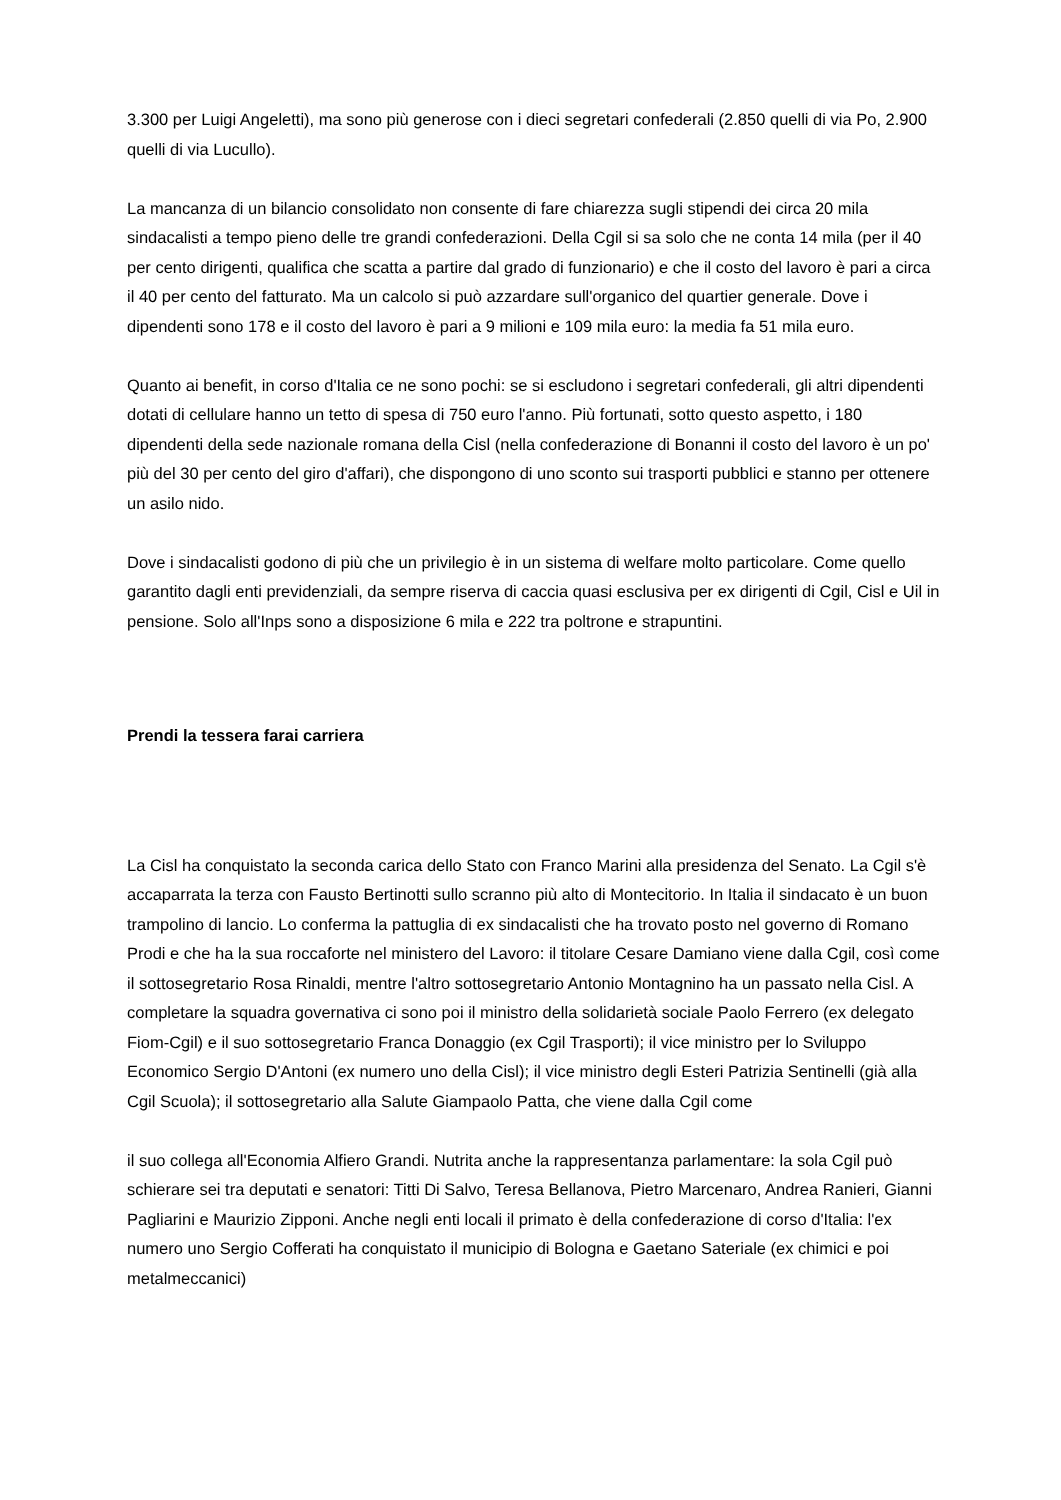3.300 per Luigi Angeletti), ma sono più generose con i dieci segretari confederali (2.850 quelli di via Po, 2.900 quelli di via Lucullo).
La mancanza di un bilancio consolidato non consente di fare chiarezza sugli stipendi dei circa 20 mila sindacalisti a tempo pieno delle tre grandi confederazioni. Della Cgil si sa solo che ne conta 14 mila (per il 40 per cento dirigenti, qualifica che scatta a partire dal grado di funzionario) e che il costo del lavoro è pari a circa il 40 per cento del fatturato. Ma un calcolo si può azzardare sull'organico del quartier generale. Dove i dipendenti sono 178 e il costo del lavoro è pari a 9 milioni e 109 mila euro: la media fa 51 mila euro.
Quanto ai benefit, in corso d'Italia ce ne sono pochi: se si escludono i segretari confederali, gli altri dipendenti dotati di cellulare hanno un tetto di spesa di 750 euro l'anno. Più fortunati, sotto questo aspetto, i 180 dipendenti della sede nazionale romana della Cisl (nella confederazione di Bonanni il costo del lavoro è un po' più del 30 per cento del giro d'affari), che dispongono di uno sconto sui trasporti pubblici e stanno per ottenere un asilo nido.
Dove i sindacalisti godono di più che un privilegio è in un sistema di welfare molto particolare. Come quello garantito dagli enti previdenziali, da sempre riserva di caccia quasi esclusiva per ex dirigenti di Cgil, Cisl e Uil in pensione. Solo all'Inps sono a disposizione 6 mila e 222 tra poltrone e strapuntini.
Prendi la tessera farai carriera
La Cisl ha conquistato la seconda carica dello Stato con Franco Marini alla presidenza del Senato. La Cgil s'è accaparrata la terza con Fausto Bertinotti sullo scranno più alto di Montecitorio. In Italia il sindacato è un buon trampolino di lancio. Lo conferma la pattuglia di ex sindacalisti che ha trovato posto nel governo di Romano Prodi e che ha la sua roccaforte nel ministero del Lavoro: il titolare Cesare Damiano viene dalla Cgil, così come il sottosegretario Rosa Rinaldi, mentre l'altro sottosegretario Antonio Montagnino ha un passato nella Cisl. A completare la squadra governativa ci sono poi il ministro della solidarietà sociale Paolo Ferrero (ex delegato Fiom-Cgil) e il suo sottosegretario Franca Donaggio (ex Cgil Trasporti); il vice ministro per lo Sviluppo Economico Sergio D'Antoni (ex numero uno della Cisl); il vice ministro degli Esteri Patrizia Sentinelli (già alla Cgil Scuola); il sottosegretario alla Salute Giampaolo Patta, che viene dalla Cgil come
il suo collega all'Economia Alfiero Grandi. Nutrita anche la rappresentanza parlamentare: la sola Cgil può schierare sei tra deputati e senatori: Titti Di Salvo, Teresa Bellanova, Pietro Marcenaro, Andrea Ranieri, Gianni Pagliarini e Maurizio Zipponi. Anche negli enti locali il primato è della confederazione di corso d'Italia: l'ex numero uno Sergio Cofferati ha conquistato il municipio di Bologna e Gaetano Sateriale (ex chimici e poi metalmeccanici)